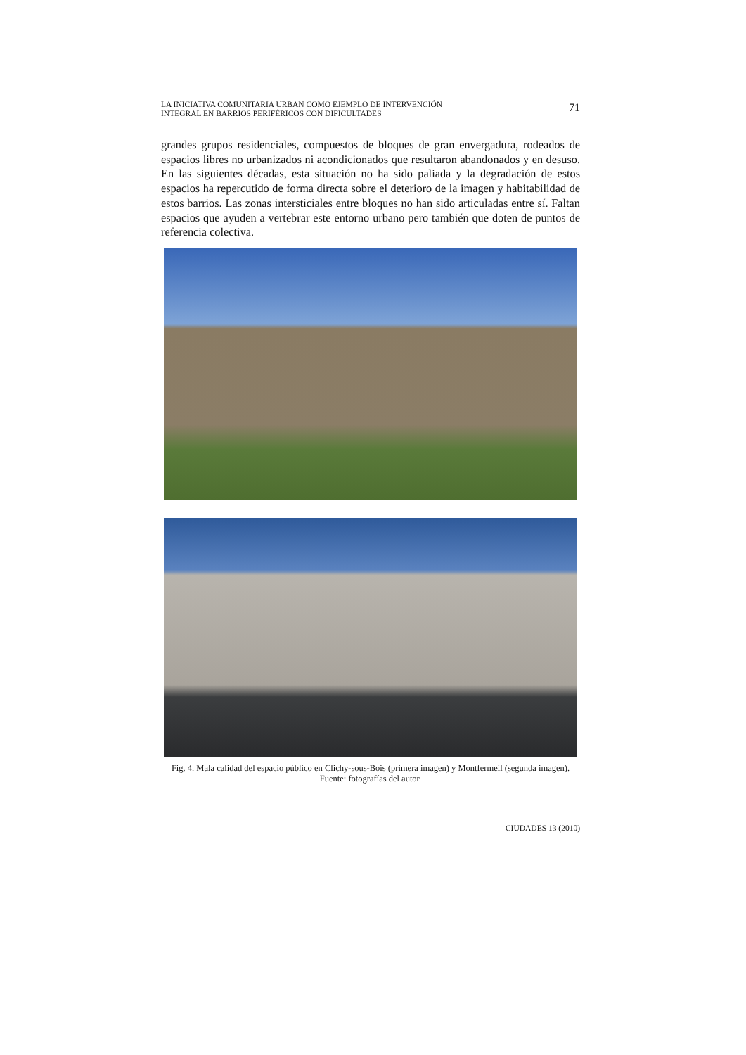LA INICIATIVA COMUNITARIA URBAN COMO EJEMPLO DE INTERVENCIÓN
INTEGRAL EN BARRIOS PERIFÉRICOS CON DIFICULTADES
71
grandes grupos residenciales, compuestos de bloques de gran envergadura, rodeados de espacios libres no urbanizados ni acondicionados que resultaron abandonados y en desuso. En las siguientes décadas, esta situación no ha sido paliada y la degradación de estos espacios ha repercutido de forma directa sobre el deterioro de la imagen y habitabilidad de estos barrios. Las zonas intersticiales entre bloques no han sido articuladas entre sí. Faltan espacios que ayuden a vertebrar este entorno urbano pero también que doten de puntos de referencia colectiva.
Fig. 4. Mala calidad del espacio público en Clichy-sous-Bois (primera imagen) y Montfermeil (segunda imagen). Fuente: fotografías del autor.
CIUDADES 13 (2010)